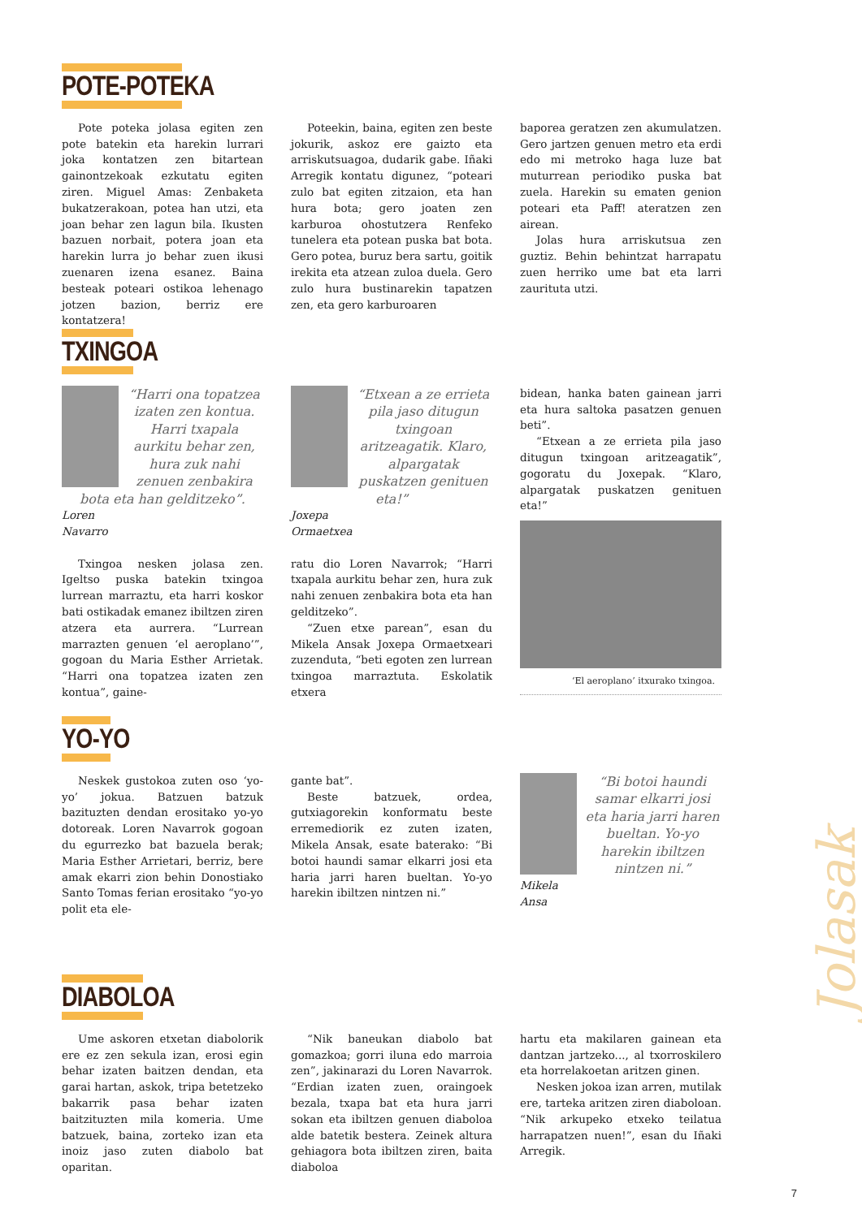POTE-POTEKA
Pote poteka jolasa egiten zen pote batekin eta harekin lurrari joka kontatzen zen bitartean gainontzekoak ezkutatu egiten ziren. Miguel Amas: Zenbaketa bukatzerakoan, potea han utzi, eta joan behar zen lagun bila. Ikusten bazuen norbait, potera joan eta harekin lurra jo behar zuen ikusi zuenaren izena esanez. Baina besteak poteari ostikoa lehenago jotzen bazion, berriz ere kontatzera!
Poteekin, baina, egiten zen beste jokurik, askoz ere gaizto eta arriskutsuagoa, dudarik gabe. Iñaki Arregik kontatu digunez, “poteari zulo bat egiten zitzaion, eta han hura bota; gero joaten zen karburoa ohostutzera Renfeko tunelera eta potean puska bat bota. Gero potea, buruz bera sartu, goitik irekita eta atzean zuloa duela. Gero zulo hura bustinarekin tapatzen zen, eta gero karburoaren
baporea geratzen zen akumulatzen. Gero jartzen genuen metro eta erdi edo mi metroko haga luze bat muturrean periodiko puska bat zuela. Harekin su ematen genion poteari eta Paff! ateratzen zen airean.
Jolas hura arriskutsua zen guztiz. Behin behintzat harrapatu zuen herriko ume bat eta larri zaurituta utzi.
TXINGOA
“Harri ona topatzea izaten zen kontua. Harri txapala aurkitu behar zen, hura zuk nahi zenuen zenbakira bota eta han gelditzeko”.
Loren
Navarro
Txingoa nesken jolasa zen. Igeltso puska batekin txingoa lurrean marraztu, eta harri koskor bati ostikadak emanez ibiltzen ziren atzera eta aurrera. “Lurrean marrazten genuen ‘el aeroplano’”, gogoan du Maria Esther Arrietak. “Harri ona topatzea izaten zen kontua”, gaine-
“Etxean a ze errieta pila jaso ditugun txingoan aritzeagatik. Klaro, alpargatak puskatzen genituen eta!”
Joxepa
Ormaetxea
ratu dio Loren Navarrok; “Harri txapala aurkitu behar zen, hura zuk nahi zenuen zenbakira bota eta han gelditzeko”.
“Zuen etxe parean”, esan du Mikela Ansak Joxepa Ormaetxeari zuzenduta, “beti egoten zen lurrean txingoa marraztuta. Eskolatik etxera
bidean, hanka baten gainean jarri eta hura saltoka pasatzen genuen beti”.
“Etxean a ze errieta pila jaso ditugun txingoan aritzeagatik”, gogoratu du Joxepak. “Klaro, alpargatak puskatzen genituen eta!”
‘El aeroplano’ itxurako txingoa.
YO-YO
Neskek gustokoa zuten oso ‘yo-yo’ jokua. Batzuen batzuk bazituzten dendan erositako yo-yo dotoreak. Loren Navarrok gogoan du egurrezko bat bazuela berak; Maria Esther Arrietari, berriz, bere amak ekarri zion behin Donostiako Santo Tomas ferian erositako “yo-yo polit eta ele-
gante bat”.
Beste batzuek, ordea, gutxiagorekin konformatu beste erremediorik ez zuten izaten, Mikela Ansak, esate baterako: “Bi botoi haundi samar elkarri josi eta haria jarri haren bueltan. Yo-yo harekin ibiltzen nintzen ni.”
“Bi botoi haundi samar elkarri josi eta haria jarri haren bueltan. Yo-yo harekin ibiltzen nintzen ni.”
Mikela
Ansa
DIABOLOA
Ume askoren etxetan diabolorik ere ez zen sekula izan, erosi egin behar izaten baitzen dendan, eta garai hartan, askok, tripa betetzeko bakarrik pasa behar izaten baitzituzten mila komeria. Ume batzuek, baina, zorteko izan eta inoiz jaso zuten diabolo bat oparitan.
“Nik baneukan diabolo bat gomazkoa; gorri iluna edo marroia zen”, jakinarazi du Loren Navarrok. “Erdian izaten zuen, oraingoek bezala, txapa bat eta hura jarri sokan eta ibiltzen genuen diaboloa alde batetik bestera. Zeinek altura gehiagora bota ibiltzen ziren, baita diaboloa
hartu eta makilaren gainean eta dantzan jartzeko..., al txorroskilero eta horrelakoetan aritzen ginen.
Nesken jokoa izan arren, mutilak ere, tarteka aritzen ziren diaboloan. “Nik arkupeko etxeko teilatua harrapatzen nuen!”, esan du Iñaki Arregik.
Jolasak
7